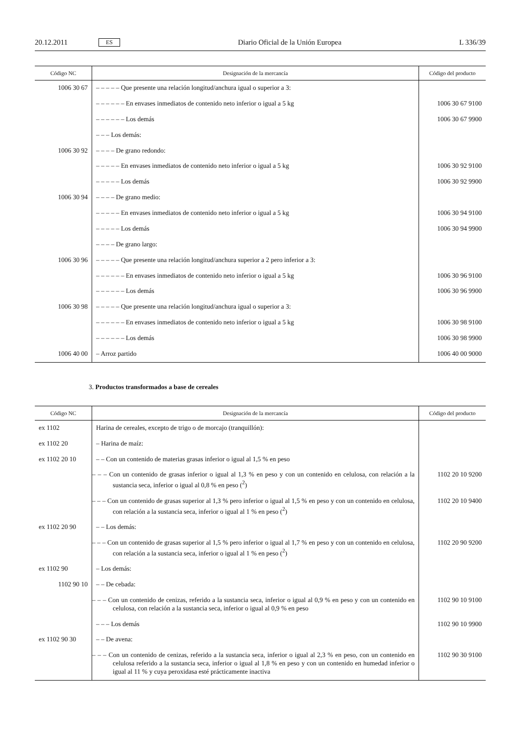20.12.2011 ES Diario Oficial de la Unión Europea L 336/39
| Código NC | Designación de la mercancía | Código del producto |
| --- | --- | --- |
| 1006 30 67 | – – – – – Que presente una relación longitud/anchura igual o superior a 3: | |
| | – – – – – – En envases inmediatos de contenido neto inferior o igual a 5 kg | 1006 30 67 9100 |
| | – – – – – – Los demás | 1006 30 67 9900 |
| | – – – Los demás: | |
| 1006 30 92 | – – – – De grano redondo: | |
| | – – – – – En envases inmediatos de contenido neto inferior o igual a 5 kg | 1006 30 92 9100 |
| | – – – – – Los demás | 1006 30 92 9900 |
| 1006 30 94 | – – – – De grano medio: | |
| | – – – – – En envases inmediatos de contenido neto inferior o igual a 5 kg | 1006 30 94 9100 |
| | – – – – – Los demás | 1006 30 94 9900 |
| | – – – – De grano largo: | |
| 1006 30 96 | – – – – – Que presente una relación longitud/anchura superior a 2 pero inferior a 3: | |
| | – – – – – – En envases inmediatos de contenido neto inferior o igual a 5 kg | 1006 30 96 9100 |
| | – – – – – – Los demás | 1006 30 96 9900 |
| 1006 30 98 | – – – – – Que presente una relación longitud/anchura igual o superior a 3: | |
| | – – – – – – En envases inmediatos de contenido neto inferior o igual a 5 kg | 1006 30 98 9100 |
| | – – – – – – Los demás | 1006 30 98 9900 |
| 1006 40 00 | – Arroz partido | 1006 40 00 9000 |
3. Productos transformados a base de cereales
| Código NC | Designación de la mercancía | Código del producto |
| --- | --- | --- |
| ex 1102 | Harina de cereales, excepto de trigo o de morcajo (tranquillón): | |
| ex 1102 20 | – Harina de maíz: | |
| ex 1102 20 10 | – – Con un contenido de materias grasas inferior o igual al 1,5 % en peso | |
| | – – – Con un contenido de grasas inferior o igual al 1,3 % en peso y con un contenido en celulosa, con relación a la sustancia seca, inferior o igual al 0,8 % en peso (<sup>2</sup>) | 1102 20 10 9200 |
| | – – – Con un contenido de grasas superior al 1,3 % pero inferior o igual al 1,5 % en peso y con un contenido en celulosa, con relación a la sustancia seca, inferior o igual al 1 % en peso (<sup>2</sup>) | 1102 20 10 9400 |
| ex 1102 20 90 | – – Los demás: | |
| | – – – Con un contenido de grasas superior al 1,5 % pero inferior o igual al 1,7 % en peso y con un contenido en celulosa, con relación a la sustancia seca, inferior o igual al 1 % en peso (<sup>2</sup>) | 1102 20 90 9200 |
| ex 1102 90 | – Los demás: | |
| 1102 90 10 | – – De cebada: | |
| | – – – Con un contenido de cenizas, referido a la sustancia seca, inferior o igual al 0,9 % en peso y con un contenido en celulosa, con relación a la sustancia seca, inferior o igual al 0,9 % en peso | 1102 90 10 9100 |
| | – – – Los demás | 1102 90 10 9900 |
| ex 1102 90 30 | – – De avena: | |
| | – – – Con un contenido de cenizas, referido a la sustancia seca, inferior o igual al 2,3 % en peso, con un contenido en celulosa referido a la sustancia seca, inferior o igual al 1,8 % en peso y con un contenido en humedad inferior o igual al 11 % y cuya peroxidasa esté prácticamente inactiva | 1102 90 30 9100 |